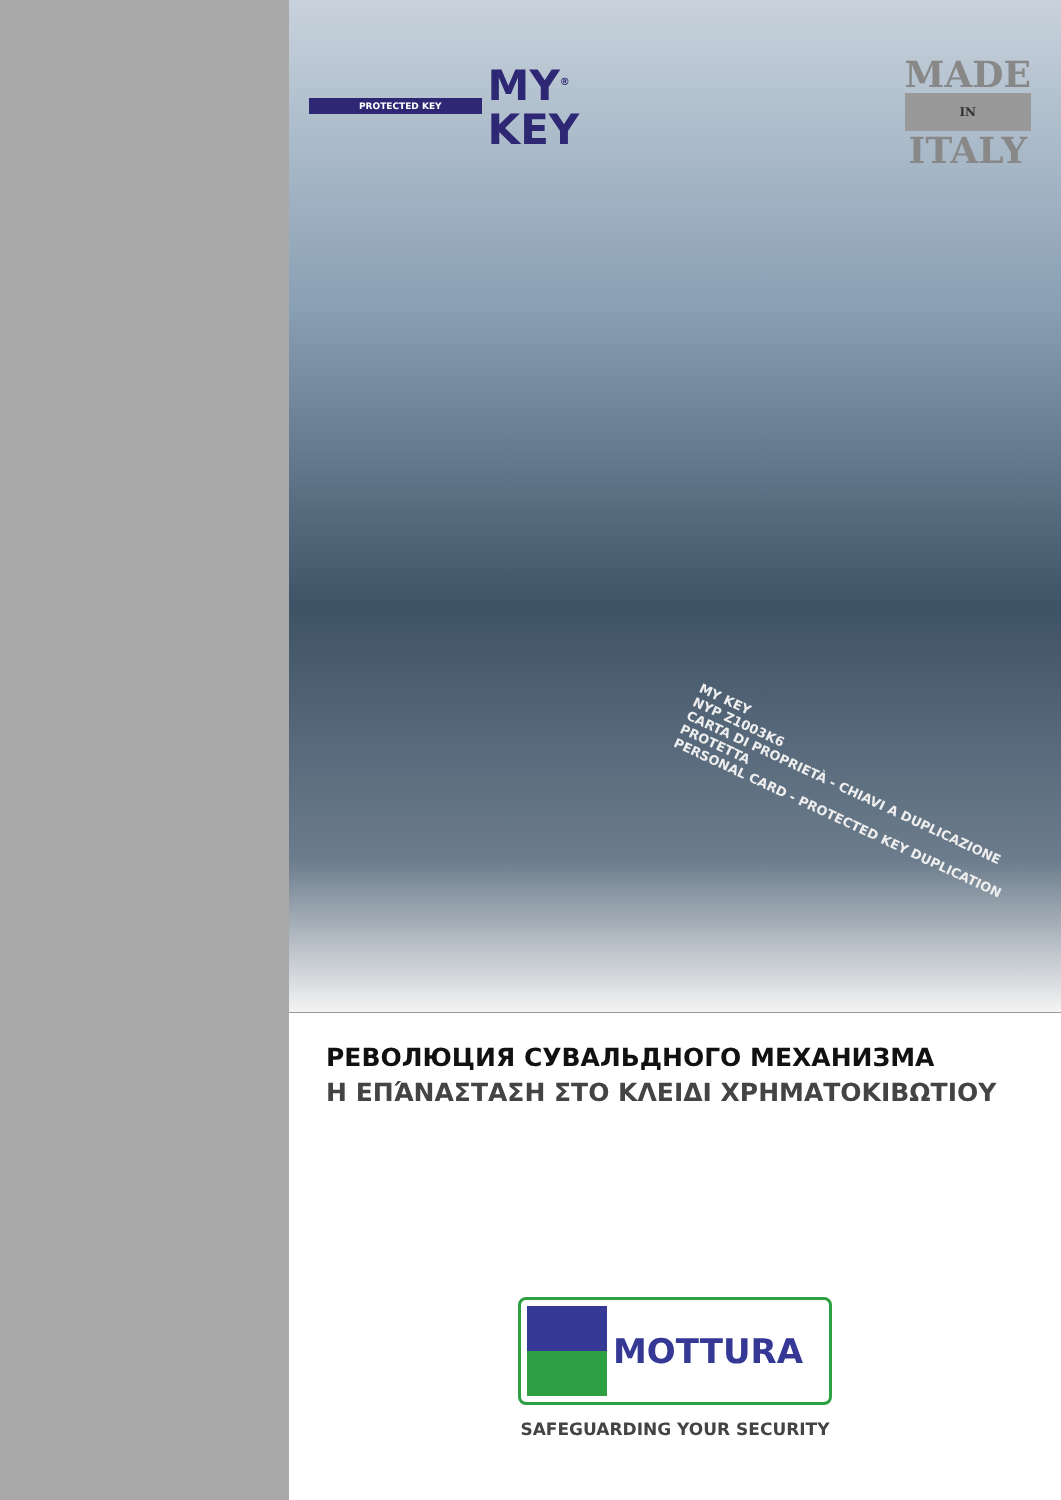PROTECTED KEY
MY<sup>®</sup>
KEY
MADE
IN
ITALY
MY KEY
NYP Z1003K6
CARTA DI PROPRIETÀ - CHIAVI A DUPLICAZIONE PROTETTA
PERSONAL CARD - PROTECTED KEY DUPLICATION
РЕВОЛЮЦИЯ СУВАЛЬДНОГО МЕХАНИЗМА
Η ΕΠΆΝΑΣΤΑΣΗ ΣΤΟ ΚΛΕΙΔΙ ΧΡΗΜΑΤΟΚΙΒΩΤΙΟΥ
MOTTURA
SAFEGUARDING YOUR SECURITY